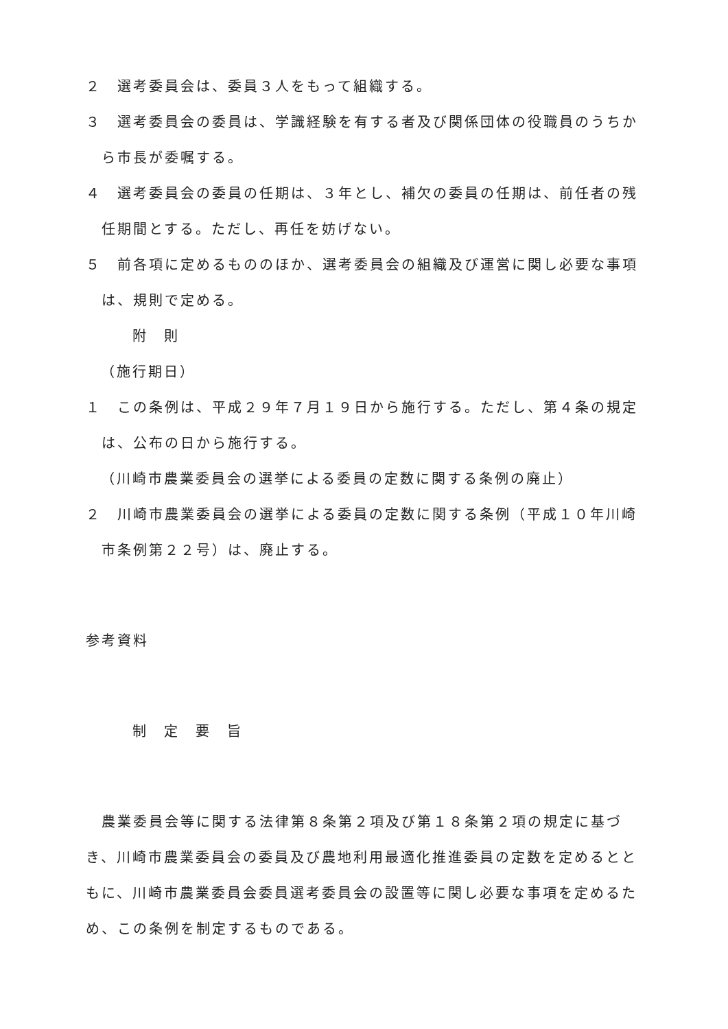２　選考委員会は、委員３人をもって組織する。
３　選考委員会の委員は、学識経験を有する者及び関係団体の役職員のうちから市長が委嘱する。
４　選考委員会の委員の任期は、３年とし、補欠の委員の任期は、前任者の残任期間とする。ただし、再任を妨げない。
５　前各項に定めるもののほか、選考委員会の組織及び運営に関し必要な事項は、規則で定める。
附　則
（施行期日）
１　この条例は、平成２９年７月１９日から施行する。ただし、第４条の規定は、公布の日から施行する。
（川崎市農業委員会の選挙による委員の定数に関する条例の廃止）
２　川崎市農業委員会の選挙による委員の定数に関する条例（平成１０年川崎市条例第２２号）は、廃止する。
参考資料
制　定　要　旨
　農業委員会等に関する法律第８条第２項及び第１８条第２項の規定に基づき、川崎市農業委員会の委員及び農地利用最適化推進委員の定数を定めるとともに、川崎市農業委員会委員選考委員会の設置等に関し必要な事項を定めるため、この条例を制定するものである。